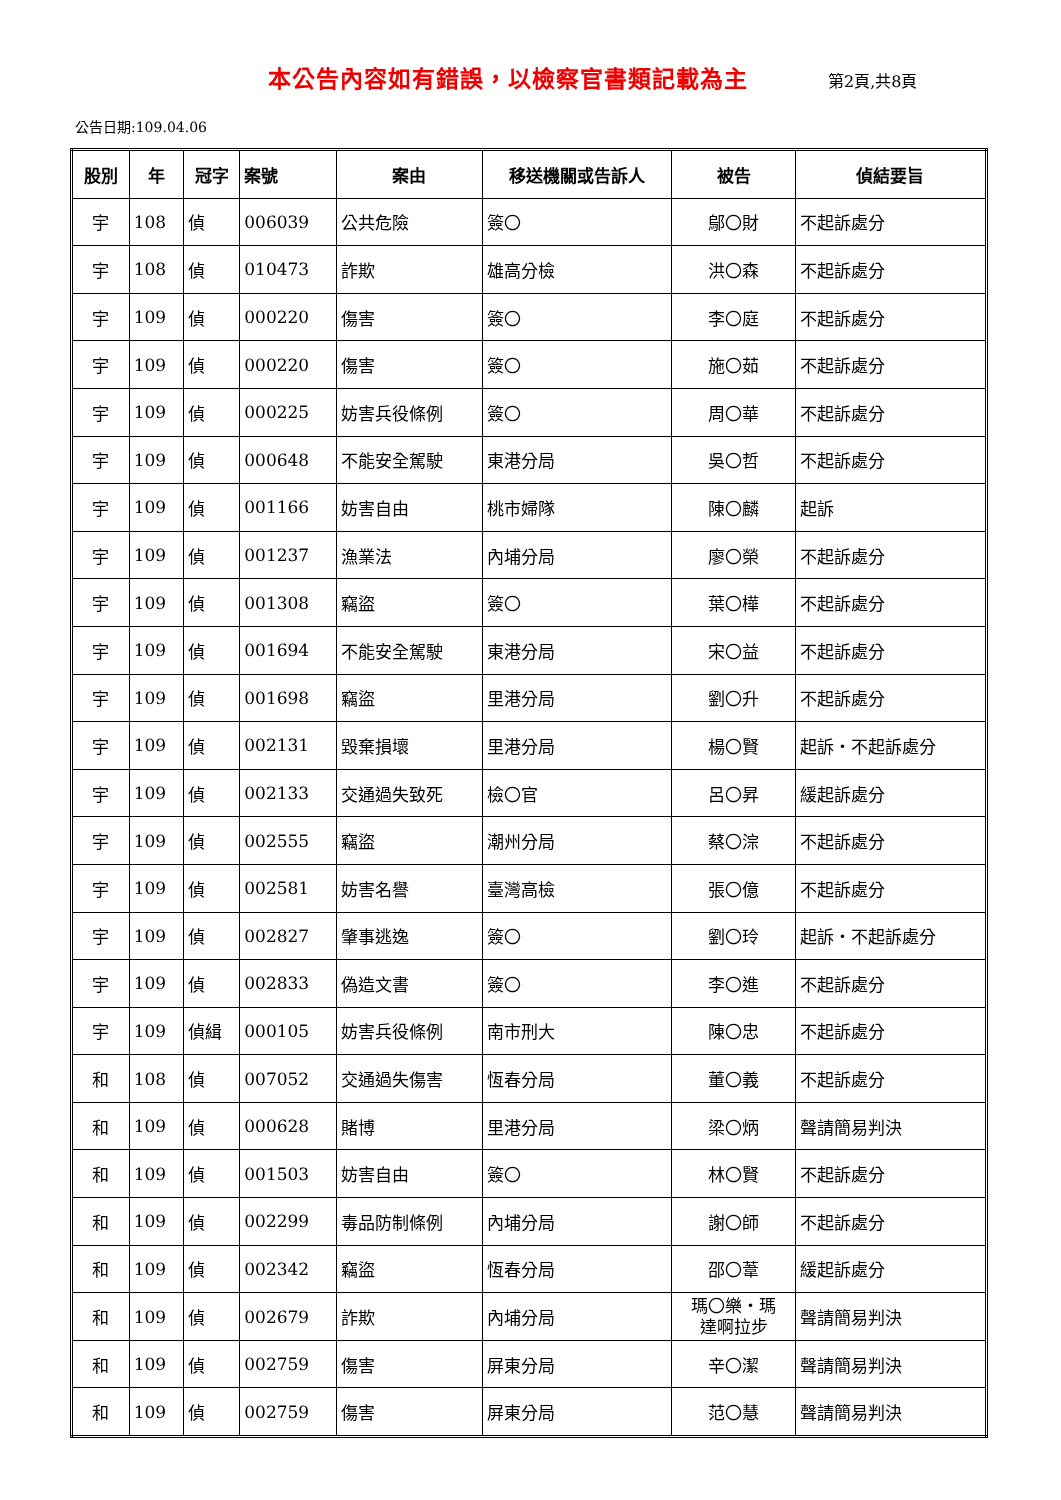本公告內容如有錯誤，以檢察官書類記載為主 第2頁,共8頁
公告日期:109.04.06
| 股別 | 年 | 冠字 | 案號 | 案由 | 移送機關或告訴人 | 被告 | 偵結要旨 |
| --- | --- | --- | --- | --- | --- | --- | --- |
| 宇 | 108 | 偵 | 006039 | 公共危險 | 簽〇 | 鄔〇財 | 不起訴處分 |
| 宇 | 108 | 偵 | 010473 | 詐欺 | 雄高分檢 | 洪〇森 | 不起訴處分 |
| 宇 | 109 | 偵 | 000220 | 傷害 | 簽〇 | 李〇庭 | 不起訴處分 |
| 宇 | 109 | 偵 | 000220 | 傷害 | 簽〇 | 施〇茹 | 不起訴處分 |
| 宇 | 109 | 偵 | 000225 | 妨害兵役條例 | 簽〇 | 周〇華 | 不起訴處分 |
| 宇 | 109 | 偵 | 000648 | 不能安全駕駛 | 東港分局 | 吳〇哲 | 不起訴處分 |
| 宇 | 109 | 偵 | 001166 | 妨害自由 | 桃市婦隊 | 陳〇麟 | 起訴 |
| 宇 | 109 | 偵 | 001237 | 漁業法 | 內埔分局 | 廖〇榮 | 不起訴處分 |
| 宇 | 109 | 偵 | 001308 | 竊盜 | 簽〇 | 葉〇樺 | 不起訴處分 |
| 宇 | 109 | 偵 | 001694 | 不能安全駕駛 | 東港分局 | 宋〇益 | 不起訴處分 |
| 宇 | 109 | 偵 | 001698 | 竊盜 | 里港分局 | 劉〇升 | 不起訴處分 |
| 宇 | 109 | 偵 | 002131 | 毀棄損壞 | 里港分局 | 楊〇賢 | 起訴・不起訴處分 |
| 宇 | 109 | 偵 | 002133 | 交通過失致死 | 檢〇官 | 呂〇昇 | 緩起訴處分 |
| 宇 | 109 | 偵 | 002555 | 竊盜 | 潮州分局 | 蔡〇淙 | 不起訴處分 |
| 宇 | 109 | 偵 | 002581 | 妨害名譽 | 臺灣高檢 | 張〇億 | 不起訴處分 |
| 宇 | 109 | 偵 | 002827 | 肇事逃逸 | 簽〇 | 劉〇玲 | 起訴・不起訴處分 |
| 宇 | 109 | 偵 | 002833 | 偽造文書 | 簽〇 | 李〇進 | 不起訴處分 |
| 宇 | 109 | 偵緝 | 000105 | 妨害兵役條例 | 南市刑大 | 陳〇忠 | 不起訴處分 |
| 和 | 108 | 偵 | 007052 | 交通過失傷害 | 恆春分局 | 董〇義 | 不起訴處分 |
| 和 | 109 | 偵 | 000628 | 賭博 | 里港分局 | 梁〇炳 | 聲請簡易判決 |
| 和 | 109 | 偵 | 001503 | 妨害自由 | 簽〇 | 林〇賢 | 不起訴處分 |
| 和 | 109 | 偵 | 002299 | 毒品防制條例 | 內埔分局 | 謝〇師 | 不起訴處分 |
| 和 | 109 | 偵 | 002342 | 竊盜 | 恆春分局 | 邵〇葦 | 緩起訴處分 |
| 和 | 109 | 偵 | 002679 | 詐欺 | 內埔分局 | 瑪〇樂・瑪 達啊拉步 | 聲請簡易判決 |
| 和 | 109 | 偵 | 002759 | 傷害 | 屏東分局 | 辛〇潔 | 聲請簡易判決 |
| 和 | 109 | 偵 | 002759 | 傷害 | 屏東分局 | 范〇慧 | 聲請簡易判決 |